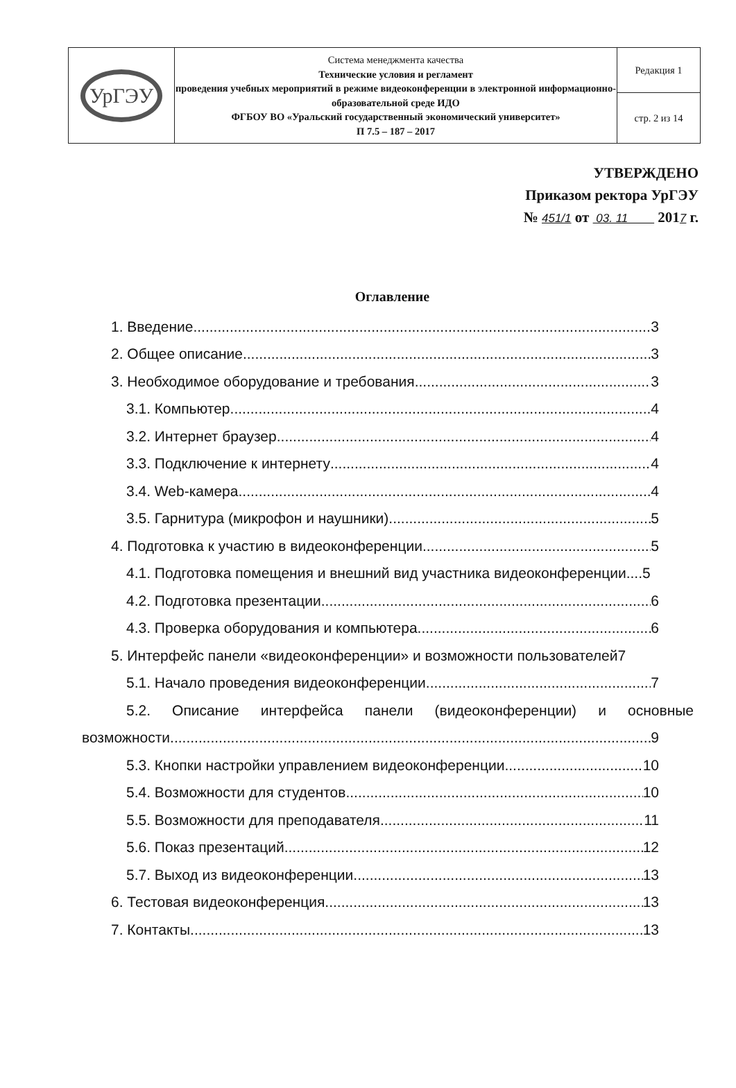| УрГЭУ | Система менеджмента качества Технические условия и регламент проведения учебных мероприятий в режиме видеоконференции в электронной информационно-образовательной среде ИДО ФГБОУ ВО «Уральский государственный экономический университет» П 7.5 – 187 – 2017 | Редакция 1 |
| | | стр. 2 из 14 |
УТВЕРЖДЕНО
Приказом ректора УрГЭУ
№ 451/1 от 03. 11 2017 г.
Оглавление
1. Введение 3
2. Общее описание 3
3. Необходимое оборудование и требования 3
3.1. Компьютер 4
3.2. Интернет браузер 4
3.3. Подключение к интернету 4
3.4. Web-камера 4
3.5. Гарнитура (микрофон и наушники) 5
4. Подготовка к участию в видеоконференции 5
4.1. Подготовка помещения и внешний вид участника видеоконференции....5
4.2. Подготовка презентации 6
4.3. Проверка оборудования и компьютера 6
5. Интерфейс панели «видеоконференции» и возможности пользователей7
5.1. Начало проведения видеоконференции 7
5.2. Описание интерфейса панели (видеоконференции) и основные
возможности. 9
5.3. Кнопки настройки управлением видеоконференции 10
5.4. Возможности для студентов 10
5.5. Возможности для преподавателя 11
5.6. Показ презентаций 12
5.7. Выход из видеоконференции 13
6. Тестовая видеоконференция 13
7. Контакты 13